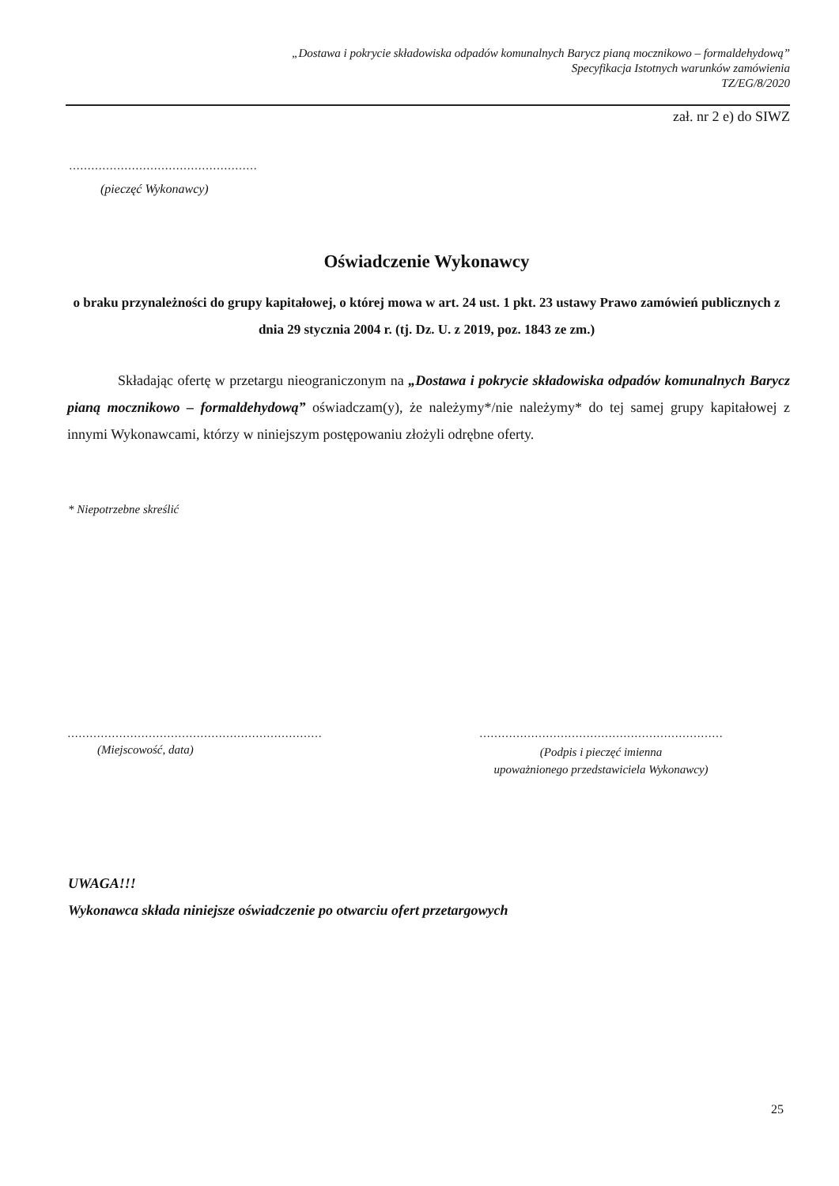„Dostawa i pokrycie składowiska odpadów komunalnych Barycz pianą mocznikowo – formaldehydową”
Specyfikacja Istotnych warunków zamówienia
TZ/EG/8/2020
zał. nr 2 e) do SIWZ
……………………………………………
(pieczęć Wykonawcy)
Oświadczenie Wykonawcy
o braku przynależności do grupy kapitałowej, o której mowa w art. 24 ust. 1 pkt. 23 ustawy Prawo zamówień publicznych z dnia 29 stycznia 2004 r. (tj. Dz. U. z 2019, poz. 1843 ze zm.)
Składając ofertę w przetargu nieograniczonym na „Dostawa i pokrycie składowiska odpadów komunalnych Barycz pianą mocznikowo – formaldehydową” oświadczam(y), że należymy*/nie należymy* do tej samej grupy kapitałowej z innymi Wykonawcami, którzy w niniejszym postępowaniu złożyli odrębne oferty.
* Niepotrzebne skreślić
……………………………………………………………
(Miejscowość, data)
…………………………………………………………
(Podpis i pieczęć imienna
upoważnionego przedstawiciela Wykonawcy)
UWAGA!!!
Wykonawca składa niniejsze oświadczenie po otwarciu ofert przetargowych
25